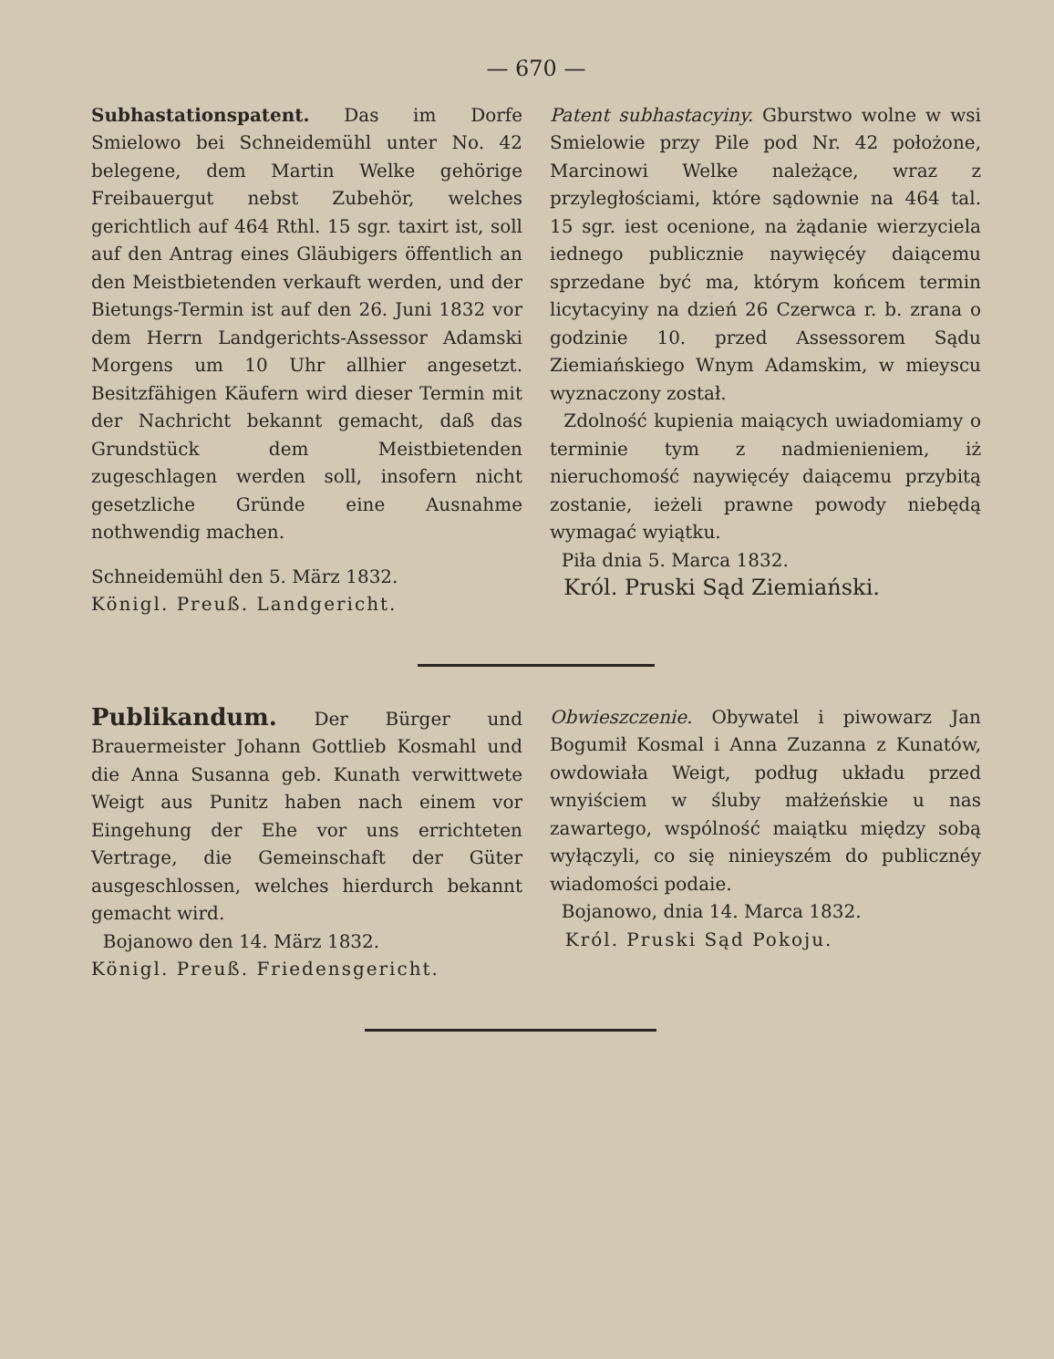— 670 —
Subhastationspatent. Das im Dorfe Smielowo bei Schneidemühl unter No. 42 belegene, dem Martin Welke gehörige Freibauergut nebst Zubehör, welches gerichtlich auf 464 Rthl. 15 sgr. taxirt ist, soll auf den Antrag eines Gläubigers öffentlich an den Meistbietenden verkauft werden, und der Bietungs-Termin ist auf den 26. Juni 1832 vor dem Herrn Landgerichts-Assessor Adamski Morgens um 10 Uhr allhier angesetzt. Besitzfähigen Käufern wird dieser Termin mit der Nachricht bekannt gemacht, daß das Grundstück dem Meistbietenden zugeschlagen werden soll, insofern nicht gesetzliche Gründe eine Ausnahme nothwendig machen.
Schneidemühl den 5. März 1832.
Königl. Preuß. Landgericht.
Patent subhastacyiny. Gburstwo wolne w wsi Smielowie przy Pile pod Nr. 42 położone, Marcinowi Welke należące, wraz z przyległościami, które sądownie na 464 tal. 15 sgr. iest ocenione, na żądanie wierzyciela iednego publicznie naywięcéy daiącemu sprzedane być ma, którym końcem termin licytacyiny na dzień 26 Czerwca r. b. zrana o godzinie 10. przed Assessorem Sądu Ziemiańskiego Wnym Adamskim, w mieyscu wyznaczony został.
Zdolność kupienia maiących uwiadomiamy o terminie tym z nadmienieniem, iż nieruchomość naywięcéy daiącemu przybitą zostanie, ieżeli prawne powody niebędą wymagać wyiątku.
Piła dnia 5. Marca 1832.
Król. Pruski Sąd Ziemiański.
Publikandum. Der Bürger und Brauermeister Johann Gottlieb Kosmahl und die Anna Susanna geb. Kunath verwittwete Weigt aus Punitz haben nach einem vor Eingehung der Ehe vor uns errichteten Vertrage, die Gemeinschaft der Güter ausgeschlossen, welches hierdurch bekannt gemacht wird.
Bojanowo den 14. März 1832.
Königl. Preuß. Friedensgericht.
Obwieszczenie. Obywatel i piwowarz Jan Bogumił Kosmal i Anna Zuzanna z Kunatów, owdowiała Weigt, podług układu przed wnyiściem w śluby małżeńskie u nas zawartego, wspólność maiątku między sobą wyłączyli, co się ninieyszém do publicznéy wiadomości podaie.
Bojanowo, dnia 14. Marca 1832.
Król. Pruski Sąd Pokoju.